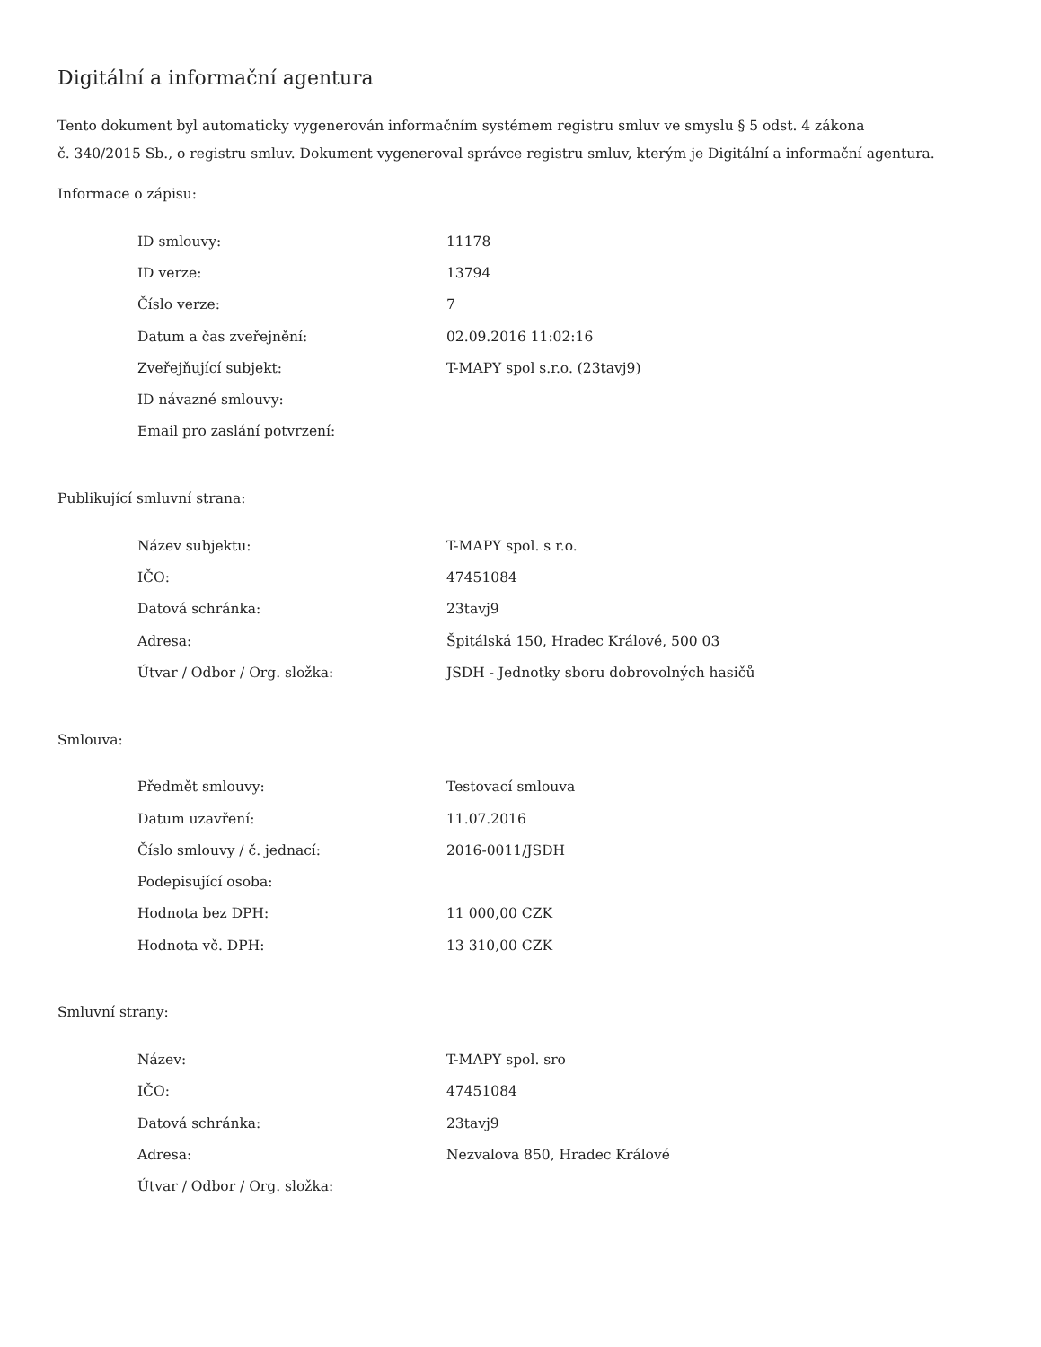Digitální a informační agentura
Tento dokument byl automaticky vygenerován informačním systémem registru smluv ve smyslu § 5 odst. 4 zákona
č. 340/2015 Sb., o registru smluv. Dokument vygeneroval správce registru smluv, kterým je Digitální a informační agentura.
Informace o zápisu:
| ID smlouvy: | 11178 |
| ID verze: | 13794 |
| Číslo verze: | 7 |
| Datum a čas zveřejnění: | 02.09.2016 11:02:16 |
| Zveřejňující subjekt: | T-MAPY spol s.r.o. (23tavj9) |
| ID návazné smlouvy: | |
| Email pro zaslání potvrzení: | |
Publikující smluvní strana:
| Název subjektu: | T-MAPY spol. s r.o. |
| IČO: | 47451084 |
| Datová schránka: | 23tavj9 |
| Adresa: | Špitálská 150, Hradec Králové, 500 03 |
| Útvar / Odbor / Org. složka: | JSDH - Jednotky sboru dobrovolných hasičů |
Smlouva:
| Předmět smlouvy: | Testovací smlouva |
| Datum uzavření: | 11.07.2016 |
| Číslo smlouvy / č. jednací: | 2016-0011/JSDH |
| Podepisující osoba: | |
| Hodnota bez DPH: | 11 000,00 CZK |
| Hodnota vč. DPH: | 13 310,00 CZK |
Smluvní strany:
| Název: | T-MAPY spol. sro |
| IČO: | 47451084 |
| Datová schránka: | 23tavj9 |
| Adresa: | Nezvalova 850, Hradec Králové |
| Útvar / Odbor / Org. složka: | |